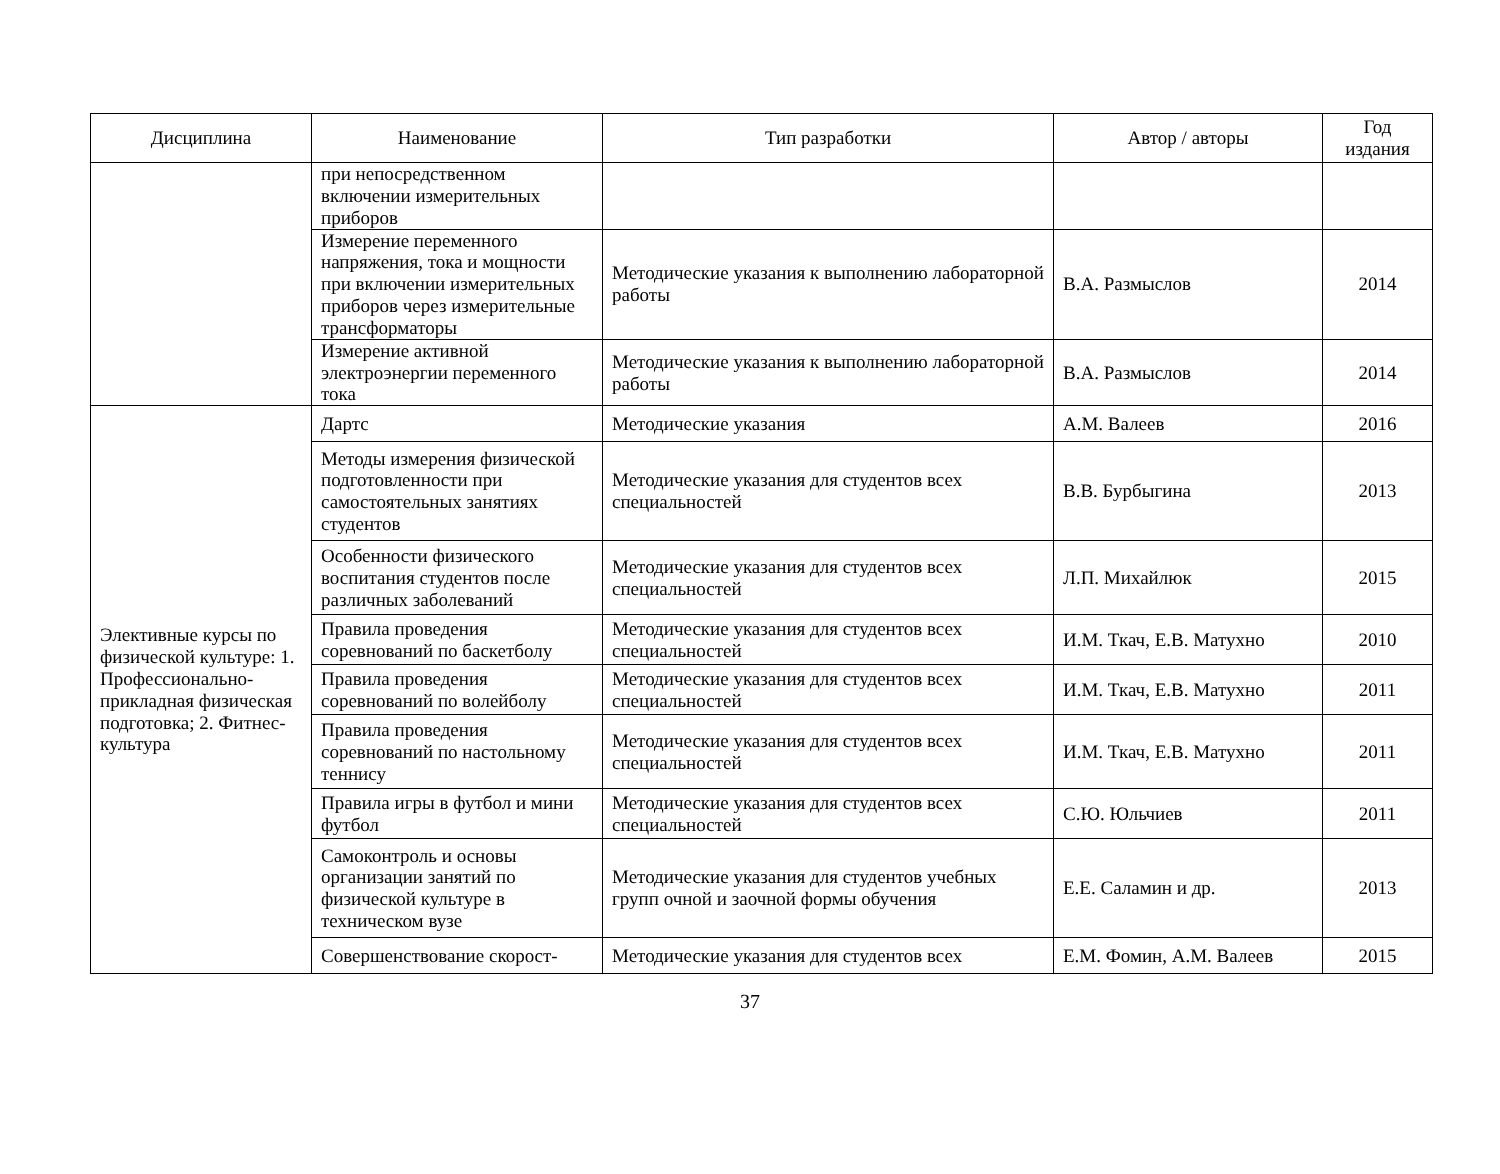| Дисциплина | Наименование | Тип разработки | Автор / авторы | Год издания |
| --- | --- | --- | --- | --- |
| | при непосредственном включении измерительных приборов | | | |
| | Измерение переменного напряжения, тока и мощности при включении измерительных приборов через измерительные трансформаторы | Методические указания к выполнению лабораторной работы | В.А. Размыслов | 2014 |
| | Измерение активной электроэнергии переменного тока | Методические указания к выполнению лабораторной работы | В.А. Размыслов | 2014 |
| Элективные курсы по физической культуре: 1. Профессионально-прикладная физическая подготовка; 2. Фитнес-культура | Дартс | Методические указания | А.М. Валеев | 2016 |
| | Методы измерения физической подготовленности при самостоятельных занятиях студентов | Методические указания для студентов всех специальностей | В.В. Бурбыгина | 2013 |
| | Особенности физического воспитания студентов после различных заболеваний | Методические указания для студентов всех специальностей | Л.П. Михайлюк | 2015 |
| | Правила проведения соревнований по баскетболу | Методические указания для студентов всех специальностей | И.М. Ткач, Е.В. Матухно | 2010 |
| | Правила проведения соревнований по волейболу | Методические указания для студентов всех специальностей | И.М. Ткач, Е.В. Матухно | 2011 |
| | Правила проведения соревнований по настольному теннису | Методические указания для студентов всех специальностей | И.М. Ткач, Е.В. Матухно | 2011 |
| | Правила игры в футбол и мини футбол | Методические указания для студентов всех специальностей | С.Ю. Юльчиев | 2011 |
| | Самоконтроль и основы организации занятий по физической культуре в техническом вузе | Методические указания для студентов учебных групп очной и заочной формы обучения | Е.Е. Саламин и др. | 2013 |
| | Совершенствование скорост- | Методические указания для студентов всех | Е.М. Фомин, А.М. Валеев | 2015 |
37